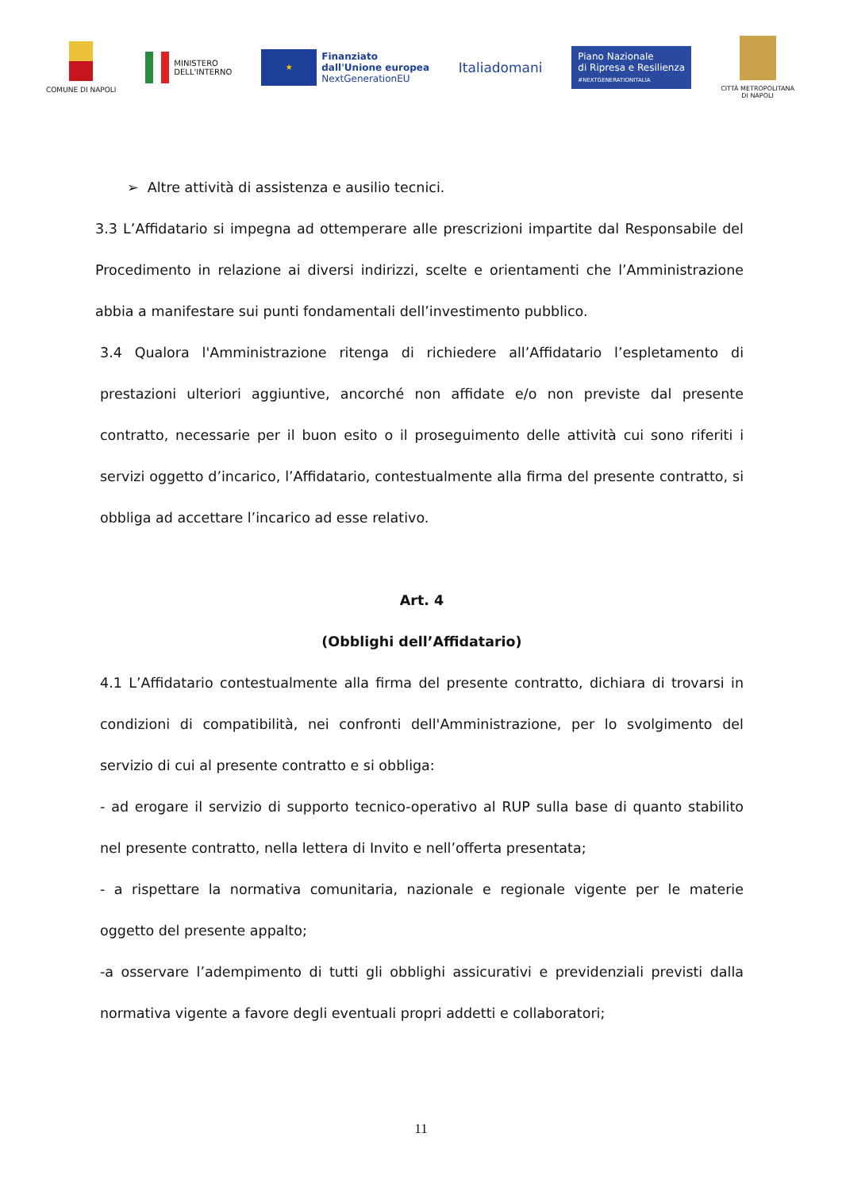COMUNE DI NAPOLI
MINISTERO
DELL'INTERNO
★
Finanziato
dall'Unione europea
NextGenerationEU
Italiadomani
Piano Nazionale
di Ripresa e Resilienza
#NEXTGENERATIONITALIA
CITTÀ METROPOLITANA
DI NAPOLI
➢ Altre attività di assistenza e ausilio tecnici.
3.3 L’Affidatario si impegna ad ottemperare alle prescrizioni impartite dal Responsabile del Procedimento in relazione ai diversi indirizzi, scelte e orientamenti che l’Amministrazione abbia a manifestare sui punti fondamentali dell’investimento pubblico.
3.4 Qualora l'Amministrazione ritenga di richiedere all’Affidatario l’espletamento di prestazioni ulteriori aggiuntive, ancorché non affidate e/o non previste dal presente contratto, necessarie per il buon esito o il proseguimento delle attività cui sono riferiti i servizi oggetto d’incarico, l’Affidatario, contestualmente alla firma del presente contratto, si obbliga ad accettare l’incarico ad esse relativo.
Art. 4
(Obblighi dell’Affidatario)
4.1 L’Affidatario contestualmente alla firma del presente contratto, dichiara di trovarsi in condizioni di compatibilità, nei confronti dell'Amministrazione, per lo svolgimento del servizio di cui al presente contratto e si obbliga:
- ad erogare il servizio di supporto tecnico-operativo al RUP sulla base di quanto stabilito nel presente contratto, nella lettera di Invito e nell’offerta presentata;
- a rispettare la normativa comunitaria, nazionale e regionale vigente per le materie oggetto del presente appalto;
-a osservare l’adempimento di tutti gli obblighi assicurativi e previdenziali previsti dalla normativa vigente a favore degli eventuali propri addetti e collaboratori;
11